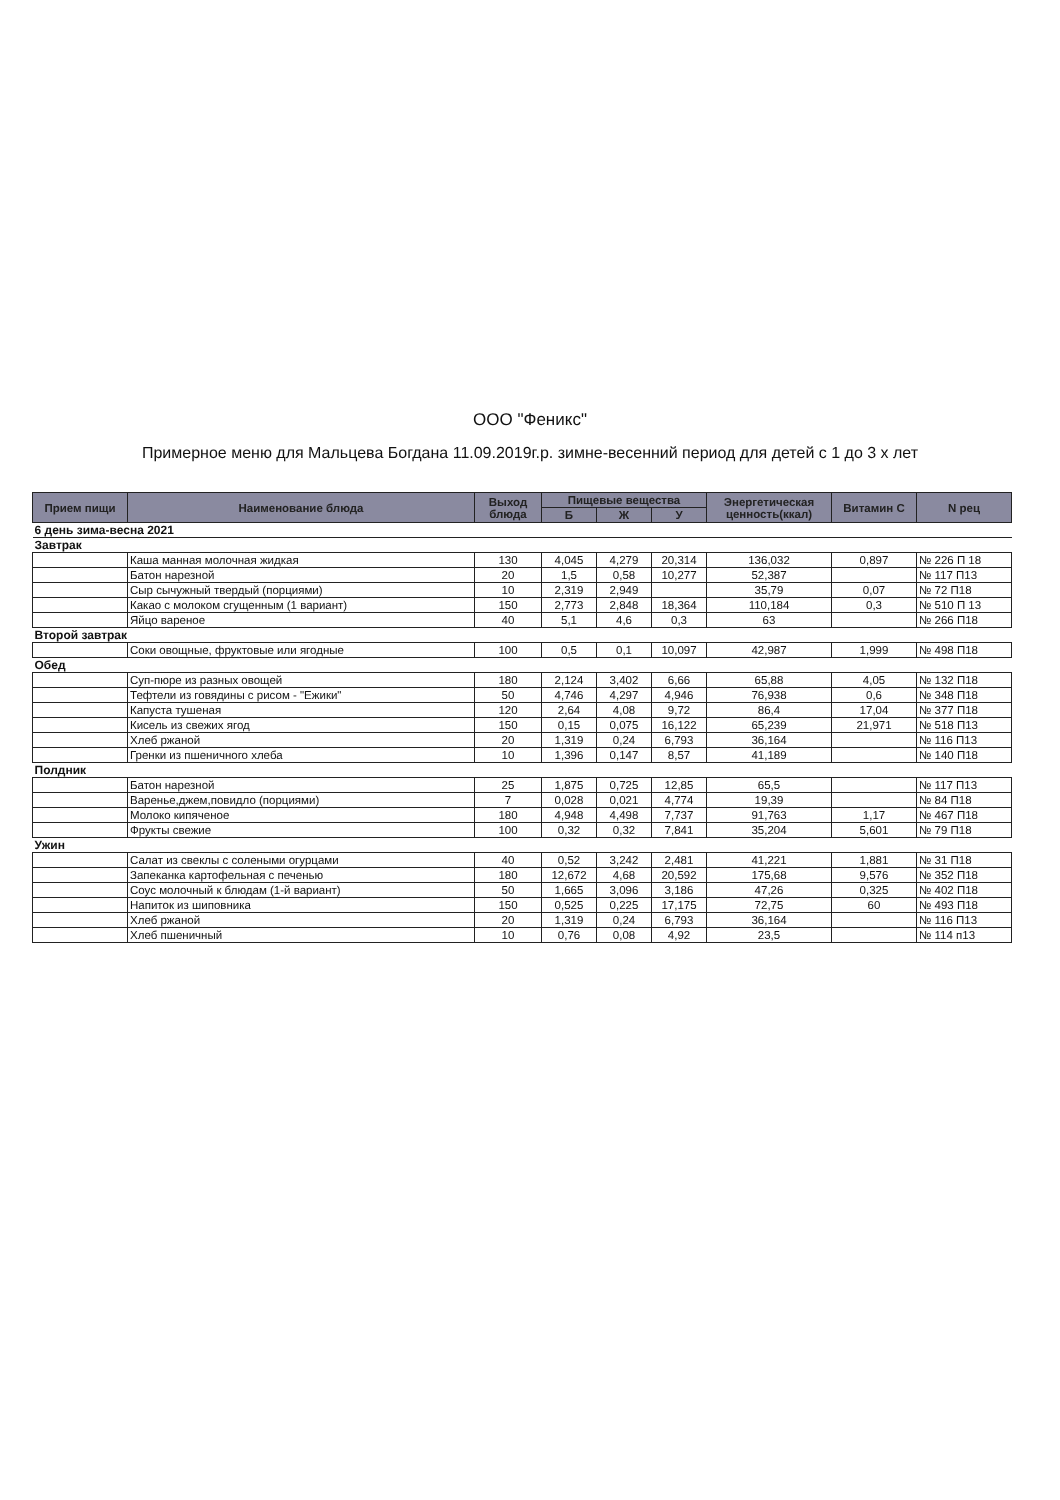ООО "Феникс"
Примерное меню для Мальцева Богдана 11.09.2019г.р. зимне-весенний период для детей с 1 до 3 х лет
| Прием пищи | Наименование блюда | Выход блюда | Пищевые вещества | | | Энергетическая ценность(ккал) | Витамин С | N рец |
| --- | --- | --- | --- | --- | --- | --- | --- | --- |
| | | | Б | Ж | У | | | |
| 6 день зима-весна 2021 | | | | | | | | |
| Завтрак | | | | | | | | |
| | Каша манная молочная жидкая | 130 | 4,045 | 4,279 | 20,314 | 136,032 | 0,897 | № 226 П 18 |
| | Батон нарезной | 20 | 1,5 | 0,58 | 10,277 | 52,387 | | № 117 П13 |
| | Сыр сычужный твердый (порциями) | 10 | 2,319 | 2,949 | | 35,79 | 0,07 | № 72 П18 |
| | Какао с молоком сгущенным (1 вариант) | 150 | 2,773 | 2,848 | 18,364 | 110,184 | 0,3 | № 510 П 13 |
| | Яйцо вареное | 40 | 5,1 | 4,6 | 0,3 | 63 | | № 266 П18 |
| Второй завтрак | | | | | | | | |
| | Соки овощные, фруктовые или ягодные | 100 | 0,5 | 0,1 | 10,097 | 42,987 | 1,999 | № 498 П18 |
| Обед | | | | | | | | |
| | Суп-пюре из разных овощей | 180 | 2,124 | 3,402 | 6,66 | 65,88 | 4,05 | № 132 П18 |
| | Тефтели из говядины с рисом - "Ежики" | 50 | 4,746 | 4,297 | 4,946 | 76,938 | 0,6 | № 348 П18 |
| | Капуста тушеная | 120 | 2,64 | 4,08 | 9,72 | 86,4 | 17,04 | № 377 П18 |
| | Кисель из свежих ягод | 150 | 0,15 | 0,075 | 16,122 | 65,239 | 21,971 | № 518 П13 |
| | Хлеб ржаной | 20 | 1,319 | 0,24 | 6,793 | 36,164 | | № 116 П13 |
| | Гренки из пшеничного хлеба | 10 | 1,396 | 0,147 | 8,57 | 41,189 | | № 140 П18 |
| Полдник | | | | | | | | |
| | Батон нарезной | 25 | 1,875 | 0,725 | 12,85 | 65,5 | | № 117 П13 |
| | Варенье,джем,повидло (порциями) | 7 | 0,028 | 0,021 | 4,774 | 19,39 | | № 84 П18 |
| | Молоко кипяченое | 180 | 4,948 | 4,498 | 7,737 | 91,763 | 1,17 | № 467 П18 |
| | Фрукты свежие | 100 | 0,32 | 0,32 | 7,841 | 35,204 | 5,601 | № 79 П18 |
| Ужин | | | | | | | | |
| | Салат из свеклы с солеными огурцами | 40 | 0,52 | 3,242 | 2,481 | 41,221 | 1,881 | № 31 П18 |
| | Запеканка картофельная с печенью | 180 | 12,672 | 4,68 | 20,592 | 175,68 | 9,576 | № 352 П18 |
| | Соус молочный к блюдам (1-й вариант) | 50 | 1,665 | 3,096 | 3,186 | 47,26 | 0,325 | № 402 П18 |
| | Напиток из шиповника | 150 | 0,525 | 0,225 | 17,175 | 72,75 | 60 | № 493 П18 |
| | Хлеб ржаной | 20 | 1,319 | 0,24 | 6,793 | 36,164 | | № 116 П13 |
| | Хлеб пшеничный | 10 | 0,76 | 0,08 | 4,92 | 23,5 | | № 114 п13 |